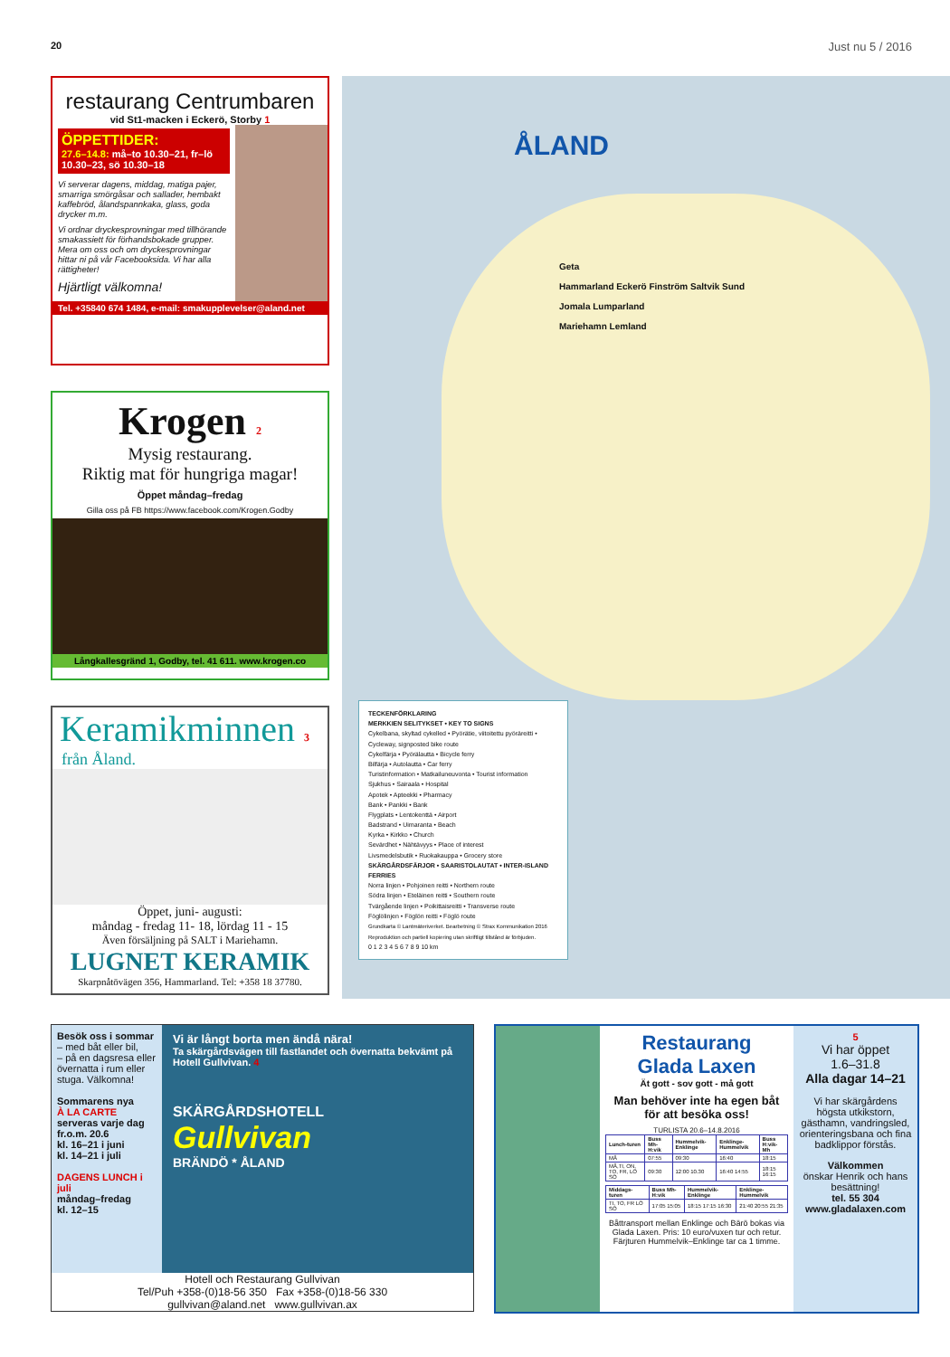20 Just nu 5 / 2016
restaurang Centrumbaren
vid St1-macken i Eckerö, Storby 1
ÖPPETTIDER:
27.6–14.8: må–to 10.30–21, fr–lö 10.30–23, sö 10.30–18
Vi serverar dagens, middag, matiga pajer, smarriga smörgåsar och sallader, hembakt kaffebröd, ålandspannkaka, glass, goda drycker m.m.
Vi ordnar dryckesprovningar med tillhörande smakassiett för förhandsbokade grupper. Mera om oss och om dryckesprovningar hittar ni på vår Facebooksida. Vi har alla rättigheter!
Hjärtligt välkomna!
Tel. +35840 674 1484, e-mail: smakupplevelser@aland.net
Krogen 2
Mysig restaurang.
Riktig mat för hungriga magar!
Öppet måndag–fredag
Gilla oss på FB https://www.facebook.com/Krogen.Godby
Långkallesgränd 1, Godby, tel. 41 611. www.krogen.co
Keramikminnen 3
från Åland.
Öppet, juni- augusti:
måndag - fredag 11- 18, lördag 11 - 15
Även försäljning på SALT i Mariehamn.
LUGNET KERAMIK
Skarpnåtövägen 356, Hammarland. Tel: +358 18 37780.
ÅLAND
Geta
Hammarland Eckerö Finström Saltvik Sund
Jomala Lumparland
Mariehamn Lemland
TECKENFÖRKLARING
MERKKIEN SELITYKSET • KEY TO SIGNS
Cykelbana, skyltad cykelled • Pyörätie, viitoitettu pyöräreitti • Cycleway, signposted bike route
Cykelfärja • Pyörälautta • Bicycle ferry
Bilfärja • Autolautta • Car ferry
Turistinformation • Matkailuneuvonta • Tourist information
Sjukhus • Sairaala • Hospital
Apotek • Apteekki • Pharmacy
Bank • Pankki • Bank
Flygplats • Lentokenttä • Airport
Badstrand • Uimaranta • Beach
Kyrka • Kirkko • Church
Sevärdhet • Nähtävyys • Place of interest
Livsmedelsbutik • Ruokakauppa • Grocery store
SKÄRGÅRDSFÄRJOR • SAARISTOLAUTAT • INTER-ISLAND FERRIES
Norra linjen • Pohjoinen reitti • Northern route
Södra linjen • Eteläinen reitti • Southern route
Tvärgående linjen • Poikittaisreitti • Transverse route
Föglölinjen • Föglön reitti • Föglö route
Grundkarta © Lantmäteriverket. Bearbetning © Strax Kommunikation 2016 Reproduktion och partiell kopiering utan skriftligt tillstånd är förbjuden.
0 1 2 3 4 5 6 7 8 9 10 km
Besök oss i sommar
– med båt eller bil,
– på en dagsresa eller övernatta i rum eller stuga. Välkomna!
Sommarens nya
À LA CARTE
serveras varje dag fr.o.m. 20.6
kl. 16–21 i juni
kl. 14–21 i juli
DAGENS LUNCH i juli
måndag–fredag
kl. 12–15
Vi är långt borta men ändå nära!
Ta skärgårdsvägen till fastlandet och övernatta bekvämt på Hotell Gullvivan. 4
SKÄRGÅRDSHOTELL
Gullvivan
BRÄNDÖ * ÅLAND
Hotell och Restaurang Gullvivan
Tel/Puh +358-(0)18-56 350 Fax +358-(0)18-56 330
gullvivan@aland.net www.gullvivan.ax
Restaurang
Glada Laxen
Ät gott - sov gott - må gott
Man behöver inte ha egen båt för att besöka oss!
TURLISTA 20.6–14.8.2016
| Lunch-turen | Buss Mh-H:vik | Hummelvik-Enklinge | Enklinge-Hummelvik | Buss H:vik-Mh |
| --- | --- | --- | --- | --- |
| MÅ | 07:55 | 09:30 | 16:40 | 18:15 |
| MÅ,TI, ON, TO, FR, LÖ SÖ | 09:30 | 12:00 10.30 | 16:40 14:55 | 18:15 16:15 |
| Middags-turen | Buss Mh-H:vik | Hummelvik-Enklinge | Enklinge-Hummelvik |
| --- | --- | --- | --- |
| TI, TO, FR LÖ SÖ | 17:05 15:05 | 18:15 17:15 16:30 | 21:40 20:55 21:35 |
Båttransport mellan Enklinge och Bärö bokas via Glada Laxen. Pris: 10 euro/vuxen tur och retur. Färjturen Hummelvik–Enklinge tar ca 1 timme.
5
Vi har öppet
1.6–31.8
Alla dagar 14–21
Vi har skärgårdens högsta utkikstorn, gästhamn, vandringsled, orienteringsbana och fina badklippor förstås.
Välkommen
önskar Henrik och hans besättning!
tel. 55 304
www.gladalaxen.com